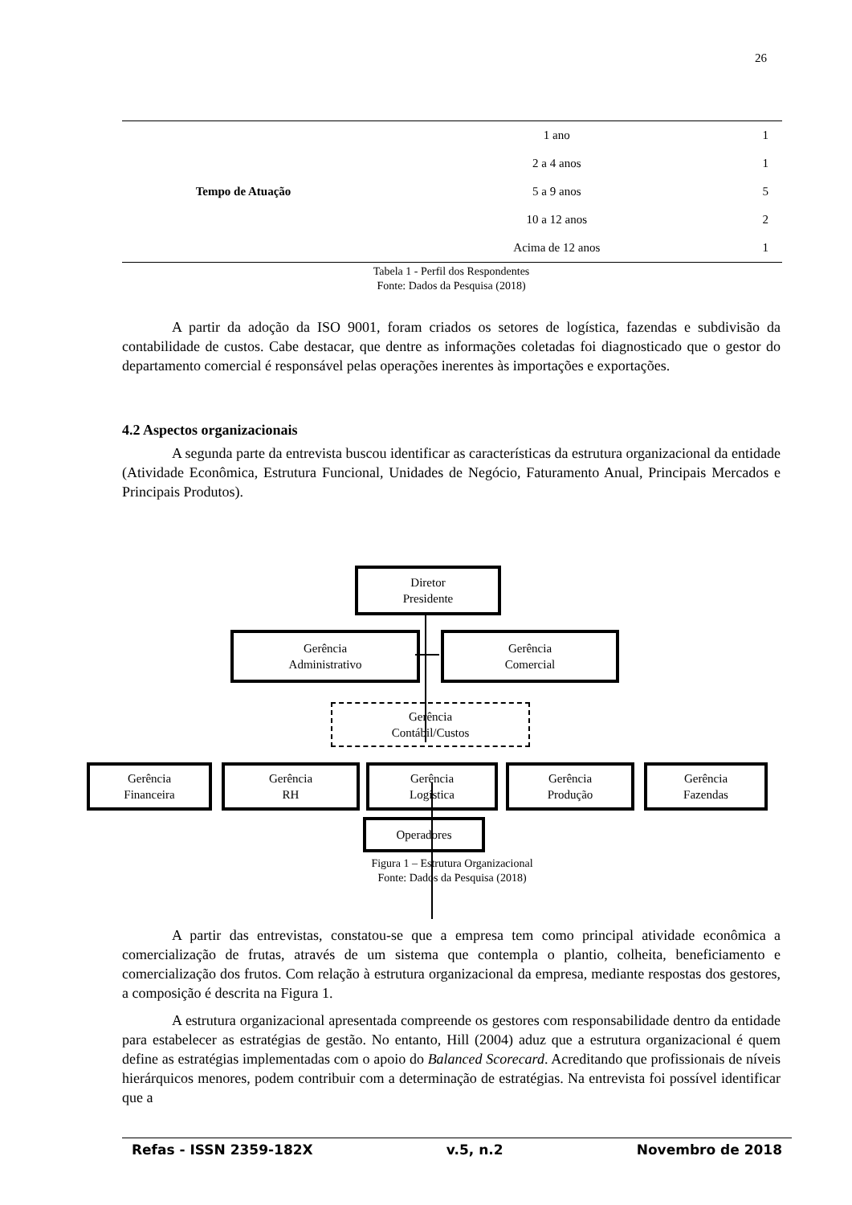26
| Tempo de Atuação | 1 ano | 1 |
| | 2 a 4 anos | 1 |
| | 5 a 9 anos | 5 |
| | 10 a 12 anos | 2 |
| | Acima de 12 anos | 1 |
Tabela 1 - Perfil dos Respondentes
Fonte: Dados da Pesquisa (2018)
A partir da adoção da ISO 9001, foram criados os setores de logística, fazendas e subdivisão da contabilidade de custos. Cabe destacar, que dentre as informações coletadas foi diagnosticado que o gestor do departamento comercial é responsável pelas operações inerentes às importações e exportações.
4.2 Aspectos organizacionais
A segunda parte da entrevista buscou identificar as características da estrutura organizacional da entidade (Atividade Econômica, Estrutura Funcional, Unidades de Negócio, Faturamento Anual, Principais Mercados e Principais Produtos).
Diretor
Presidente
Gerência
Administrativo
Gerência
Comercial
Gerência
Contábil/Custos
Gerência
Financeira
Gerência
RH
Gerência
Logística
Gerência
Produção
Gerência
Fazendas
Operadores
Figura 1 – Estrutura Organizacional
Fonte: Dados da Pesquisa (2018)
A partir das entrevistas, constatou-se que a empresa tem como principal atividade econômica a comercialização de frutas, através de um sistema que contempla o plantio, colheita, beneficiamento e comercialização dos frutos. Com relação à estrutura organizacional da empresa, mediante respostas dos gestores, a composição é descrita na Figura 1.
A estrutura organizacional apresentada compreende os gestores com responsabilidade dentro da entidade para estabelecer as estratégias de gestão. No entanto, Hill (2004) aduz que a estrutura organizacional é quem define as estratégias implementadas com o apoio do Balanced Scorecard. Acreditando que profissionais de níveis hierárquicos menores, podem contribuir com a determinação de estratégias. Na entrevista foi possível identificar que a
Refas - ISSN 2359-182X v.5, n.2 Novembro de 2018